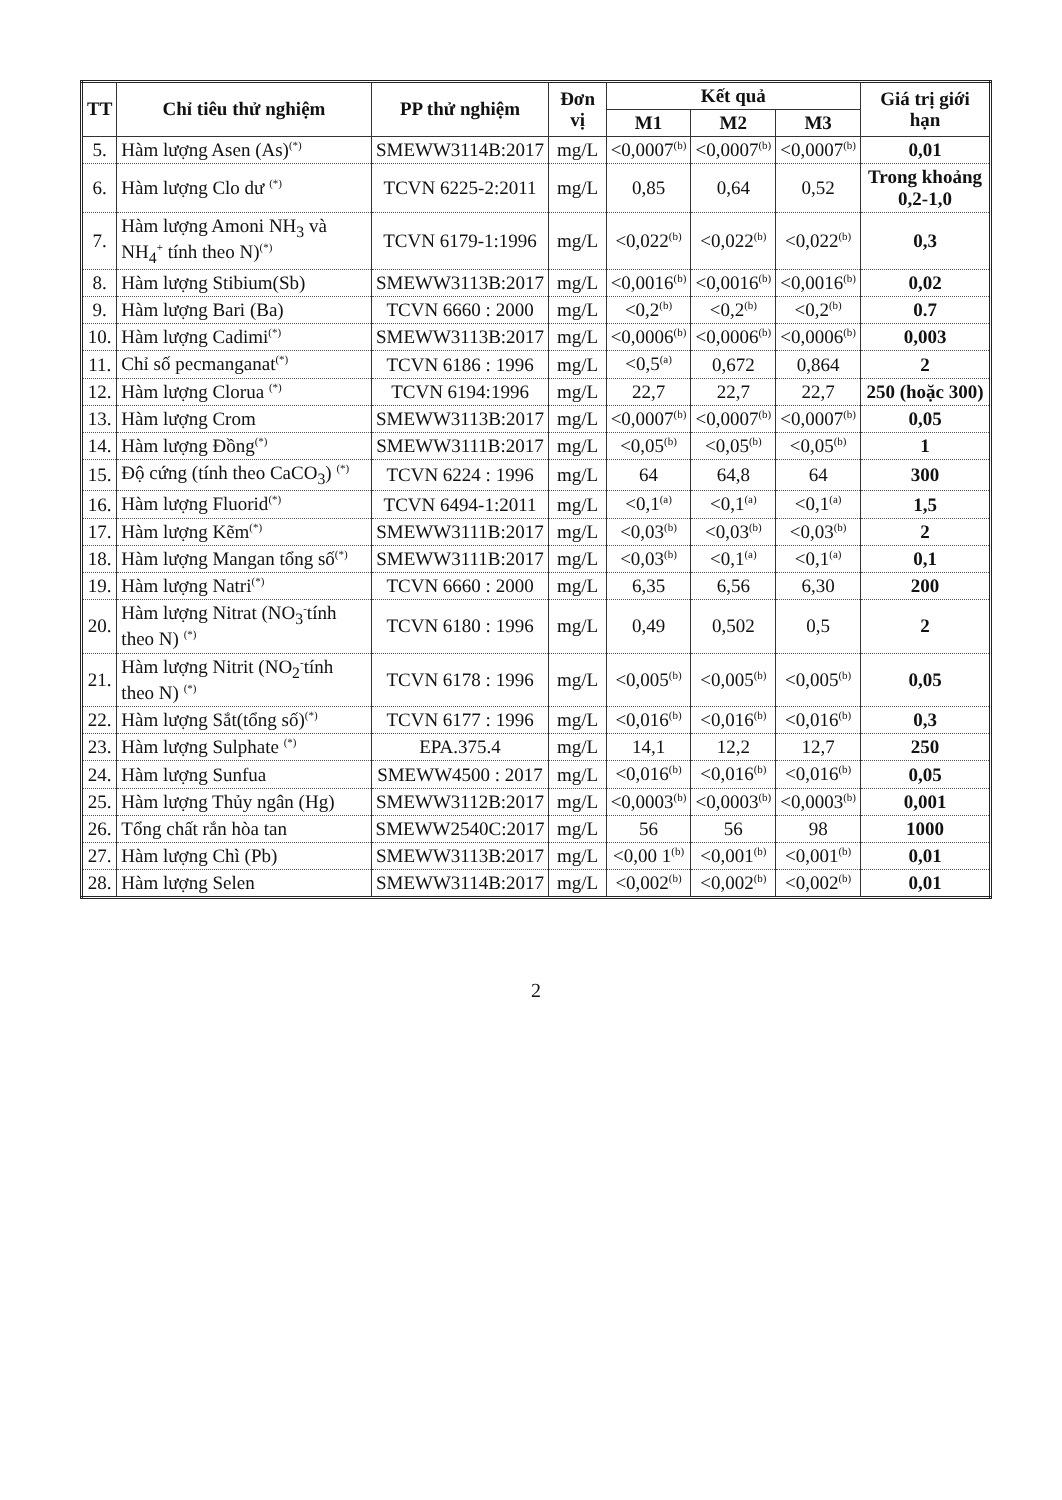| TT | Chỉ tiêu thử nghiệm | PP thử nghiệm | Đơn vị | Kết quả | | | Giá trị giới hạn |
| --- | --- | --- | --- | --- | --- | --- | --- |
| | | | | M1 | M2 | M3 | |
| 5. | Hàm lượng Asen (As)<sup>(*)</sup> | SMEWW3114B:2017 | mg/L | <0,0007<sup>(b)</sup> | <0,0007<sup>(b)</sup> | <0,0007<sup>(b)</sup> | 0,01 |
| 6. | Hàm lượng Clo dư <sup>(*)</sup> | TCVN 6225-2:2011 | mg/L | 0,85 | 0,64 | 0,52 | Trong khoảng 0,2-1,0 |
| 7. | Hàm lượng Amoni NH<sub>3</sub> và NH<sub>4</sub><sup>+</sup> tính theo N)<sup>(*)</sup> | TCVN 6179-1:1996 | mg/L | <0,022<sup>(b)</sup> | <0,022<sup>(b)</sup> | <0,022<sup>(b)</sup> | 0,3 |
| 8. | Hàm lượng Stibium(Sb) | SMEWW3113B:2017 | mg/L | <0,0016<sup>(b)</sup> | <0,0016<sup>(b)</sup> | <0,0016<sup>(b)</sup> | 0,02 |
| 9. | Hàm lượng Bari (Ba) | TCVN 6660 : 2000 | mg/L | <0,2<sup>(b)</sup> | <0,2<sup>(b)</sup> | <0,2<sup>(b)</sup> | 0.7 |
| 10. | Hàm lượng Cadimi<sup>(*)</sup> | SMEWW3113B:2017 | mg/L | <0,0006<sup>(b)</sup> | <0,0006<sup>(b)</sup> | <0,0006<sup>(b)</sup> | 0,003 |
| 11. | Chỉ số pecmanganat<sup>(*)</sup> | TCVN 6186 : 1996 | mg/L | <0,5<sup>(a)</sup> | 0,672 | 0,864 | 2 |
| 12. | Hàm lượng Clorua <sup>(*)</sup> | TCVN 6194:1996 | mg/L | 22,7 | 22,7 | 22,7 | 250 (hoặc 300) |
| 13. | Hàm lượng Crom | SMEWW3113B:2017 | mg/L | <0,0007<sup>(b)</sup> | <0,0007<sup>(b)</sup> | <0,0007<sup>(b)</sup> | 0,05 |
| 14. | Hàm lượng Đồng<sup>(*)</sup> | SMEWW3111B:2017 | mg/L | <0,05<sup>(b)</sup> | <0,05<sup>(b)</sup> | <0,05<sup>(b)</sup> | 1 |
| 15. | Độ cứng (tính theo CaCO<sub>3</sub>) <sup>(*)</sup> | TCVN 6224 : 1996 | mg/L | 64 | 64,8 | 64 | 300 |
| 16. | Hàm lượng Fluorid<sup>(*)</sup> | TCVN 6494-1:2011 | mg/L | <0,1<sup>(a)</sup> | <0,1<sup>(a)</sup> | <0,1<sup>(a)</sup> | 1,5 |
| 17. | Hàm lượng Kẽm<sup>(*)</sup> | SMEWW3111B:2017 | mg/L | <0,03<sup>(b)</sup> | <0,03<sup>(b)</sup> | <0,03<sup>(b)</sup> | 2 |
| 18. | Hàm lượng Mangan tổng số<sup>(*)</sup> | SMEWW3111B:2017 | mg/L | <0,03<sup>(b)</sup> | <0,1<sup>(a)</sup> | <0,1<sup>(a)</sup> | 0,1 |
| 19. | Hàm lượng Natri<sup>(*)</sup> | TCVN 6660 : 2000 | mg/L | 6,35 | 6,56 | 6,30 | 200 |
| 20. | Hàm lượng Nitrat (NO<sub>3</sub><sup>-</sup>tính theo N) <sup>(*)</sup> | TCVN 6180 : 1996 | mg/L | 0,49 | 0,502 | 0,5 | 2 |
| 21. | Hàm lượng Nitrit (NO<sub>2</sub><sup>-</sup>tính theo N) <sup>(*)</sup> | TCVN 6178 : 1996 | mg/L | <0,005<sup>(b)</sup> | <0,005<sup>(b)</sup> | <0,005<sup>(b)</sup> | 0,05 |
| 22. | Hàm lượng Sắt(tổng số)<sup>(*)</sup> | TCVN 6177 : 1996 | mg/L | <0,016<sup>(b)</sup> | <0,016<sup>(b)</sup> | <0,016<sup>(b)</sup> | 0,3 |
| 23. | Hàm lượng Sulphate <sup>(*)</sup> | EPA.375.4 | mg/L | 14,1 | 12,2 | 12,7 | 250 |
| 24. | Hàm lượng Sunfua | SMEWW4500 : 2017 | mg/L | <0,016<sup>(b)</sup> | <0,016<sup>(b)</sup> | <0,016<sup>(b)</sup> | 0,05 |
| 25. | Hàm lượng Thủy ngân (Hg) | SMEWW3112B:2017 | mg/L | <0,0003<sup>(b)</sup> | <0,0003<sup>(b)</sup> | <0,0003<sup>(b)</sup> | 0,001 |
| 26. | Tổng chất rắn hòa tan | SMEWW2540C:2017 | mg/L | 56 | 56 | 98 | 1000 |
| 27. | Hàm lượng Chì (Pb) | SMEWW3113B:2017 | mg/L | <0,00 1<sup>(b)</sup> | <0,001<sup>(b)</sup> | <0,001<sup>(b)</sup> | 0,01 |
| 28. | Hàm lượng Selen | SMEWW3114B:2017 | mg/L | <0,002<sup>(b)</sup> | <0,002<sup>(b)</sup> | <0,002<sup>(b)</sup> | 0,01 |
2